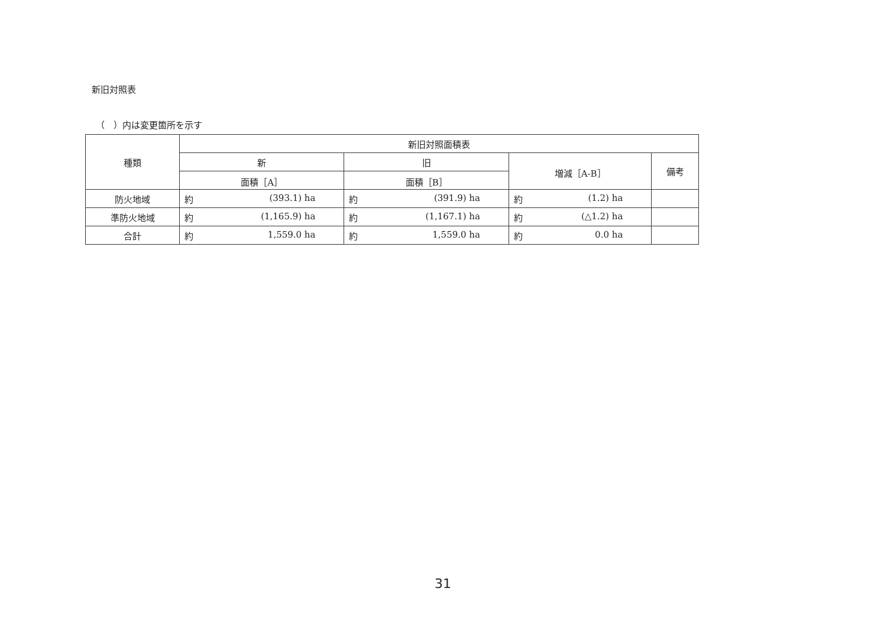新旧対照表
（　）内は変更箇所を示す
| 種類 | 新旧対照面積表 | | | |
| --- | --- | --- | --- | --- |
| | 新 | 旧 | 増減［A-B］ | 備考 |
| | 面積［A］ | 面積［B］ | | |
| 防火地域 | 約 (393.1) ha | 約 (391.9) ha | 約 (1.2) ha | |
| 準防火地域 | 約 (1,165.9) ha | 約 (1,167.1) ha | 約 (△1.2) ha | |
| 合計 | 約 1,559.0 ha | 約 1,559.0 ha | 約 0.0 ha | |
31